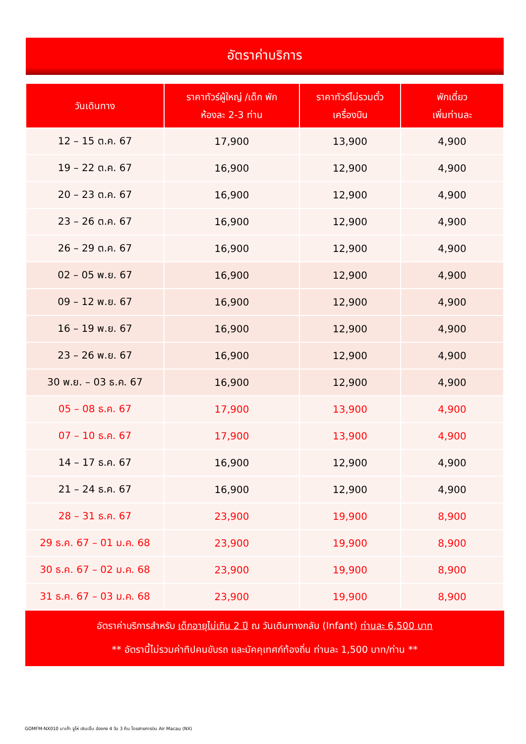อัตราค่าบริการ
| วันเดินทาง | ราคาทัวร์ผู้ใหญ่ /เด็ก พัก ห้องละ 2-3 ท่าน | ราคาทัวร์ไม่รวมตั๋ว เครื่องบิน | พักเดี่ยว เพิ่มท่านละ |
| --- | --- | --- | --- |
| 12 – 15 ต.ค. 67 | 17,900 | 13,900 | 4,900 |
| 19 – 22 ต.ค. 67 | 16,900 | 12,900 | 4,900 |
| 20 – 23 ต.ค. 67 | 16,900 | 12,900 | 4,900 |
| 23 – 26 ต.ค. 67 | 16,900 | 12,900 | 4,900 |
| 26 – 29 ต.ค. 67 | 16,900 | 12,900 | 4,900 |
| 02 – 05 พ.ย. 67 | 16,900 | 12,900 | 4,900 |
| 09 – 12 พ.ย. 67 | 16,900 | 12,900 | 4,900 |
| 16 – 19 พ.ย. 67 | 16,900 | 12,900 | 4,900 |
| 23 – 26 พ.ย. 67 | 16,900 | 12,900 | 4,900 |
| 30 พ.ย. – 03 ธ.ค. 67 | 16,900 | 12,900 | 4,900 |
| 05 – 08 ธ.ค. 67 | 17,900 | 13,900 | 4,900 |
| 07 – 10 ธ.ค. 67 | 17,900 | 13,900 | 4,900 |
| 14 – 17 ธ.ค. 67 | 16,900 | 12,900 | 4,900 |
| 21 – 24 ธ.ค. 67 | 16,900 | 12,900 | 4,900 |
| 28 – 31 ธ.ค. 67 | 23,900 | 19,900 | 8,900 |
| 29 ธ.ค. 67 – 01 ม.ค. 68 | 23,900 | 19,900 | 8,900 |
| 30 ธ.ค. 67 – 02 ม.ค. 68 | 23,900 | 19,900 | 8,900 |
| 31 ธ.ค. 67 – 03 ม.ค. 68 | 23,900 | 19,900 | 8,900 |
อัตราค่าบริการสำหรับ เด็กอายุไม่เกิน 2 ปี ณ วันเดินทางกลับ (Infant) ท่านละ 6,500 บาท
** อัตรานี้ไม่รวมค่าทิปคนขับรถ และมัคคุเทศก์ท้องถิ่น ท่านละ 1,500 บาท/ท่าน **
GOMFM-NX010 มาเก๊า จูไห่ เซินเจิ้น ฮ่องกง 4 วัน 3 คืน โดยสายการบิน Air Macau (NX)